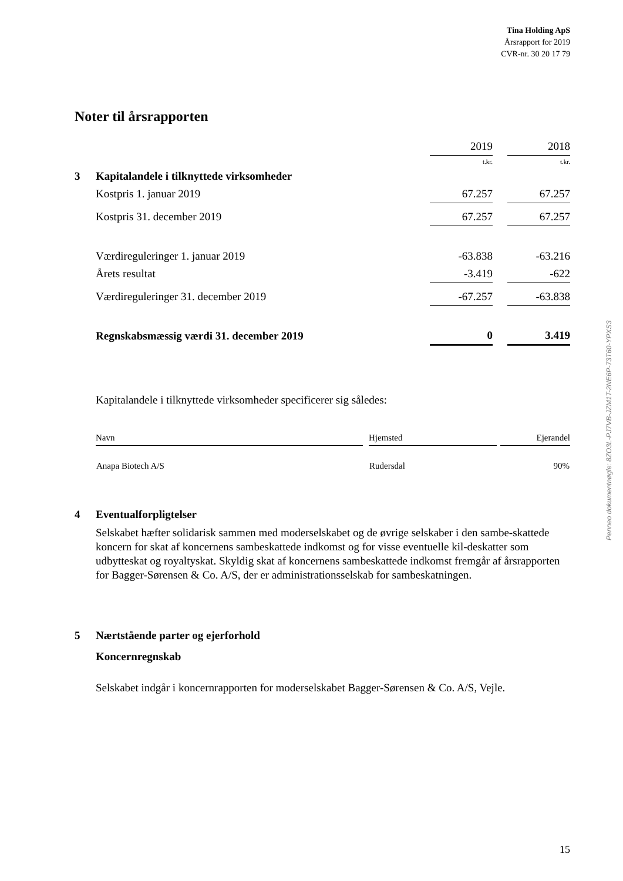Tina Holding ApS
Årsrapport for 2019
CVR-nr. 30 20 17 79
Noter til årsrapporten
| | | 2019 | | 2018 |
| | | t.kr. | | t.kr. |
| 3 | Kapitalandele i tilknyttede virksomheder | | | |
| | Kostpris 1. januar 2019 | 67.257 | | 67.257 |
| | Kostpris 31. december 2019 | 67.257 | | 67.257 |
| | Værdireguleringer 1. januar 2019 | -63.838 | | -63.216 |
| | Årets resultat | -3.419 | | -622 |
| | Værdireguleringer 31. december 2019 | -67.257 | | -63.838 |
| | Regnskabsmæssig værdi 31. december 2019 | 0 | | 3.419 |
Kapitalandele i tilknyttede virksomheder specificerer sig således:
| Navn | | Hjemsted | | Ejerandel |
| --- | --- | --- | --- | --- |
| Anapa Biotech A/S | | Rudersdal | | 90% |
4 Eventualforpligtelser
Selskabet hæfter solidarisk sammen med moderselskabet og de øvrige selskaber i den sambe-skattede koncern for skat af koncernens sambeskattede indkomst og for visse eventuelle kil-deskatter som udbytteskat og royaltyskat. Skyldig skat af koncernens sambeskattede indkomst fremgår af årsrapporten for Bagger-Sørensen & Co. A/S, der er administrationsselskab for sambeskatningen.
5 Nærtstående parter og ejerforhold
Koncernregnskab
Selskabet indgår i koncernrapporten for moderselskabet Bagger-Sørensen & Co. A/S, Vejle.
15
Penneo dokumentnøgle: 8ZO3L-PJ7VB-JZM1T-2NE6P-73T60-YPXS3